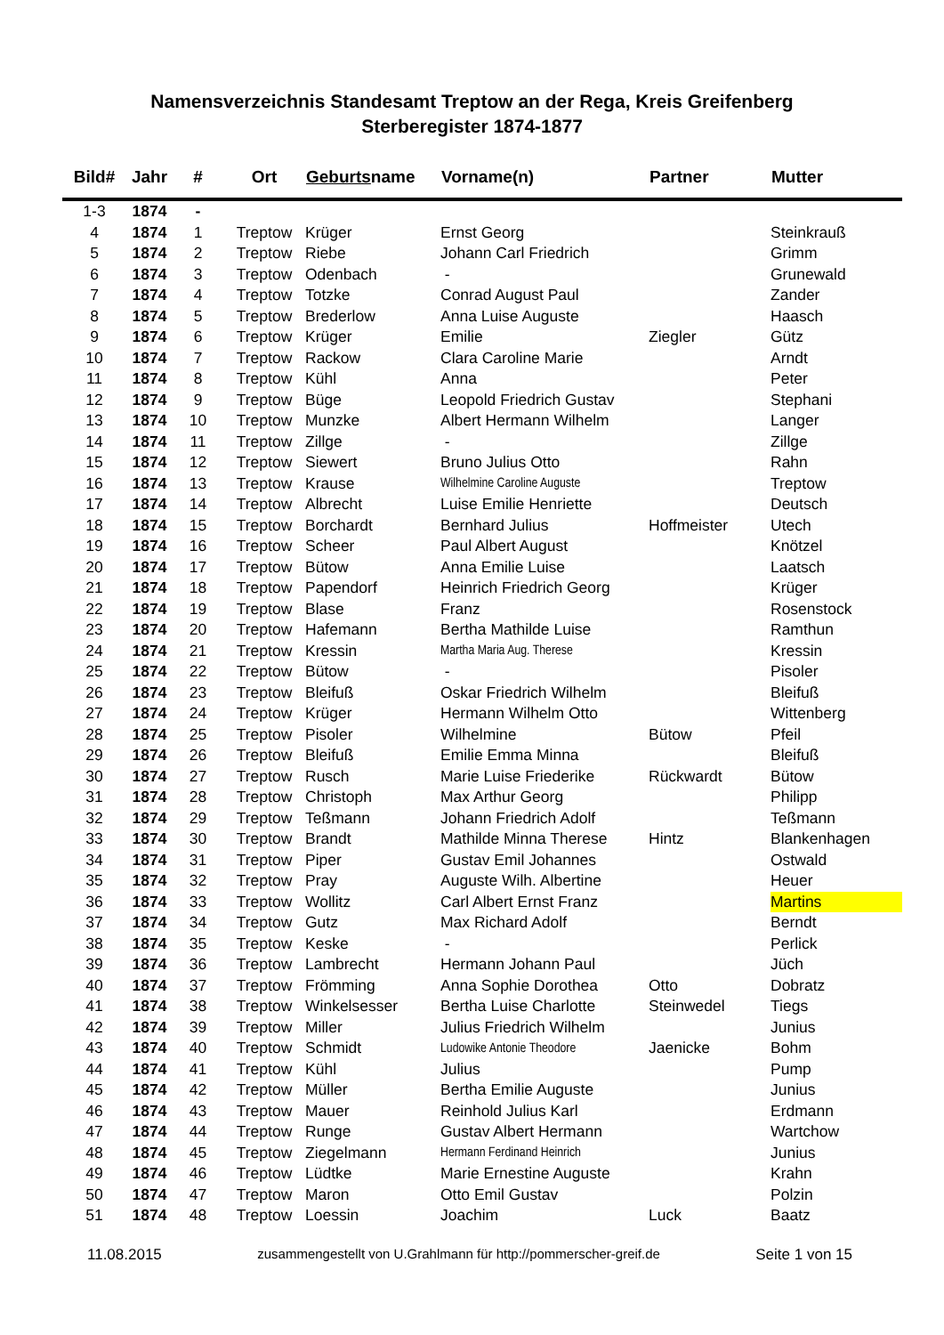Namensverzeichnis Standesamt Treptow an der Rega, Kreis Greifenberg
Sterberegister 1874-1877
| Bild# | Jahr | # | Ort | Geburts name | Vorname(n) | Partner | Mutter |
| --- | --- | --- | --- | --- | --- | --- | --- |
| 1-3 | 1874 | - | | | | | |
| 4 | 1874 | 1 | Treptow | Krüger | Ernst Georg | | Steinkrauß |
| 5 | 1874 | 2 | Treptow | Riebe | Johann Carl Friedrich | | Grimm |
| 6 | 1874 | 3 | Treptow | Odenbach | - | | Grunewald |
| 7 | 1874 | 4 | Treptow | Totzke | Conrad August Paul | | Zander |
| 8 | 1874 | 5 | Treptow | Brederlow | Anna Luise Auguste | | Haasch |
| 9 | 1874 | 6 | Treptow | Krüger | Emilie | Ziegler | Gütz |
| 10 | 1874 | 7 | Treptow | Rackow | Clara Caroline Marie | | Arndt |
| 11 | 1874 | 8 | Treptow | Kühl | Anna | | Peter |
| 12 | 1874 | 9 | Treptow | Büge | Leopold Friedrich Gustav | | Stephani |
| 13 | 1874 | 10 | Treptow | Munzke | Albert Hermann Wilhelm | | Langer |
| 14 | 1874 | 11 | Treptow | Zillge | - | | Zillge |
| 15 | 1874 | 12 | Treptow | Siewert | Bruno Julius Otto | | Rahn |
| 16 | 1874 | 13 | Treptow | Krause | Wilhelmine Caroline Auguste | | Treptow |
| 17 | 1874 | 14 | Treptow | Albrecht | Luise Emilie Henriette | | Deutsch |
| 18 | 1874 | 15 | Treptow | Borchardt | Bernhard Julius | Hoffmeister | Utech |
| 19 | 1874 | 16 | Treptow | Scheer | Paul Albert August | | Knötzel |
| 20 | 1874 | 17 | Treptow | Bütow | Anna Emilie Luise | | Laatsch |
| 21 | 1874 | 18 | Treptow | Papendorf | Heinrich Friedrich Georg | | Krüger |
| 22 | 1874 | 19 | Treptow | Blase | Franz | | Rosenstock |
| 23 | 1874 | 20 | Treptow | Hafemann | Bertha Mathilde Luise | | Ramthun |
| 24 | 1874 | 21 | Treptow | Kressin | Martha Maria Aug. Therese | | Kressin |
| 25 | 1874 | 22 | Treptow | Bütow | - | | Pisoler |
| 26 | 1874 | 23 | Treptow | Bleifuß | Oskar Friedrich Wilhelm | | Bleifuß |
| 27 | 1874 | 24 | Treptow | Krüger | Hermann Wilhelm Otto | | Wittenberg |
| 28 | 1874 | 25 | Treptow | Pisoler | Wilhelmine | Bütow | Pfeil |
| 29 | 1874 | 26 | Treptow | Bleifuß | Emilie Emma Minna | | Bleifuß |
| 30 | 1874 | 27 | Treptow | Rusch | Marie Luise Friederike | Rückwardt | Bütow |
| 31 | 1874 | 28 | Treptow | Christoph | Max Arthur Georg | | Philipp |
| 32 | 1874 | 29 | Treptow | Teßmann | Johann Friedrich Adolf | | Teßmann |
| 33 | 1874 | 30 | Treptow | Brandt | Mathilde Minna Therese | Hintz | Blankenhagen |
| 34 | 1874 | 31 | Treptow | Piper | Gustav Emil Johannes | | Ostwald |
| 35 | 1874 | 32 | Treptow | Pray | Auguste Wilh. Albertine | | Heuer |
| 36 | 1874 | 33 | Treptow | Wollitz | Carl Albert Ernst Franz | | Martins |
| 37 | 1874 | 34 | Treptow | Gutz | Max Richard Adolf | | Berndt |
| 38 | 1874 | 35 | Treptow | Keske | - | | Perlick |
| 39 | 1874 | 36 | Treptow | Lambrecht | Hermann Johann Paul | | Jüch |
| 40 | 1874 | 37 | Treptow | Frömming | Anna Sophie Dorothea | Otto | Dobratz |
| 41 | 1874 | 38 | Treptow | Winkelsesser | Bertha Luise Charlotte | Steinwedel | Tiegs |
| 42 | 1874 | 39 | Treptow | Miller | Julius Friedrich Wilhelm | | Junius |
| 43 | 1874 | 40 | Treptow | Schmidt | Ludowike Antonie Theodore | Jaenicke | Bohm |
| 44 | 1874 | 41 | Treptow | Kühl | Julius | | Pump |
| 45 | 1874 | 42 | Treptow | Müller | Bertha Emilie Auguste | | Junius |
| 46 | 1874 | 43 | Treptow | Mauer | Reinhold Julius Karl | | Erdmann |
| 47 | 1874 | 44 | Treptow | Runge | Gustav Albert Hermann | | Wartchow |
| 48 | 1874 | 45 | Treptow | Ziegelmann | Hermann Ferdinand Heinrich | | Junius |
| 49 | 1874 | 46 | Treptow | Lüdtke | Marie Ernestine Auguste | | Krahn |
| 50 | 1874 | 47 | Treptow | Maron | Otto Emil Gustav | | Polzin |
| 51 | 1874 | 48 | Treptow | Loessin | Joachim | Luck | Baatz |
11.08.2015 zusammengestellt von U.Grahlmann für http://pommerscher-greif.de Seite 1 von 15